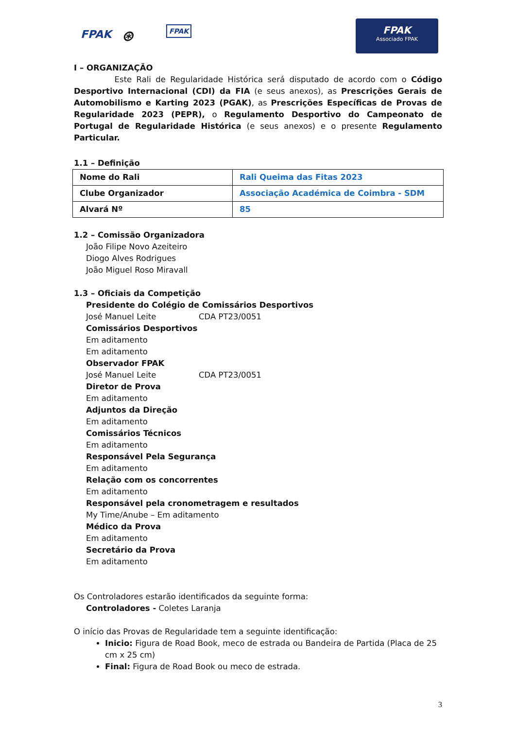FPAK ⊛ FPAK
FPAK
Associado FPAK
I – ORGANIZAÇÃO
Este Rali de Regularidade Histórica será disputado de acordo com o Código Desportivo Internacional (CDI) da FIA (e seus anexos), as Prescrições Gerais de Automobilismo e Karting 2023 (PGAK), as Prescrições Específicas de Provas de Regularidade 2023 (PEPR), o Regulamento Desportivo do Campeonato de Portugal de Regularidade Histórica (e seus anexos) e o presente Regulamento Particular.
1.1 – Definição
| Nome do Rali | Rali Queima das Fitas 2023 |
| Clube Organizador | Associação Académica de Coimbra - SDM |
| Alvará Nº | 85 |
1.2 – Comissão Organizadora
João Filipe Novo Azeiteiro
Diogo Alves Rodrigues
João Miguel Roso Miravall
1.3 – Oficiais da Competição
Presidente do Colégio de Comissários Desportivos
José Manuel Leite CDA PT23/0051
Comissários Desportivos
Em aditamento
Em aditamento
Observador FPAK
José Manuel Leite CDA PT23/0051
Diretor de Prova
Em aditamento
Adjuntos da Direção
Em aditamento
Comissários Técnicos
Em aditamento
Responsável Pela Segurança
Em aditamento
Relação com os concorrentes
Em aditamento
Responsável pela cronometragem e resultados
My Time/Anube – Em aditamento
Médico da Prova
Em aditamento
Secretário da Prova
Em aditamento
Os Controladores estarão identificados da seguinte forma:
Controladores - Coletes Laranja
O início das Provas de Regularidade tem a seguinte identificação:
Inicio: Figura de Road Book, meco de estrada ou Bandeira de Partida (Placa de 25 cm x 25 cm)
Final: Figura de Road Book ou meco de estrada.
3